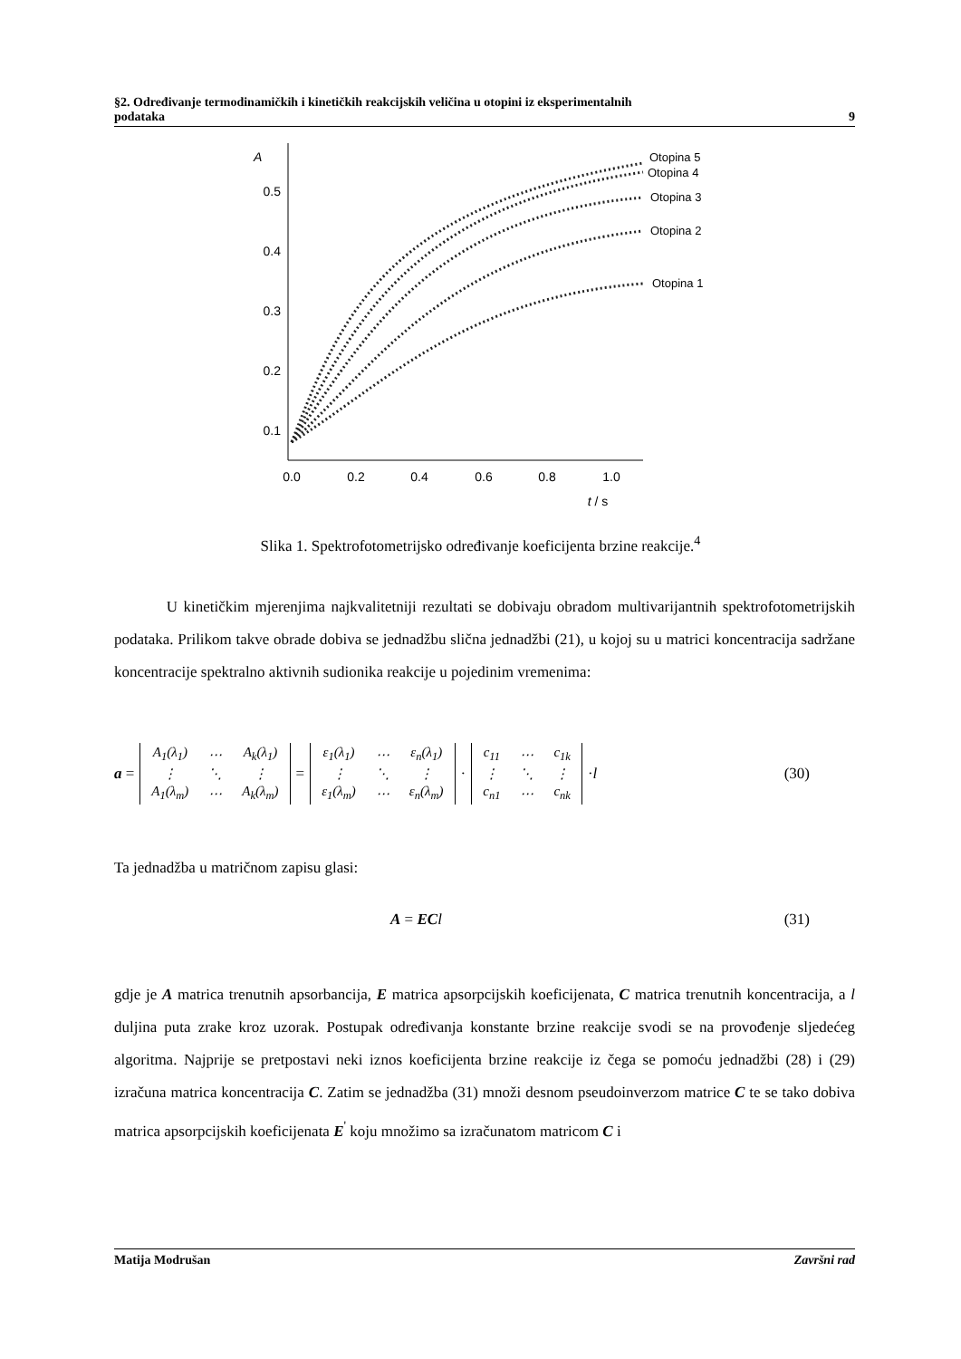§2. Određivanje termodinamičkih i kinetičkih reakcijskih veličina u otopini iz eksperimentalnih
podataka 9
A
0.5
0.4
0.3
0.2
0.1
0.0
0.2
0.4
0.6
0.8
1.0
t / s
Otopina 5
Otopina 4
Otopina 3
Otopina 2
Otopina 1
Slika 1. Spektrofotometrijsko određivanje koeficijenta brzine reakcije.<sup>4</sup>
U kinetičkim mjerenjima najkvalitetniji rezultati se dobivaju obradom multivarijantnih spektrofotometrijskih podataka. Prilikom takve obrade dobiva se jednadžbu slična jednadžbi (21), u kojoj su u matrici koncentracija sadržane koncentracije spektralno aktivnih sudionika reakcije u pojedinim vremenima:
a =
| A<sub>1</sub>(λ<sub>1</sub>) | ⋯ | A<sub>k</sub>(λ<sub>1</sub>) |
| ⋮ | ⋱ | ⋮ |
| A<sub>1</sub>(λ<sub>m</sub>) | ⋯ | A<sub>k</sub>(λ<sub>m</sub>) |
=
| ε<sub>1</sub>(λ<sub>1</sub>) | ⋯ | ε<sub>n</sub>(λ<sub>1</sub>) |
| ⋮ | ⋱ | ⋮ |
| ε<sub>1</sub>(λ<sub>m</sub>) | ⋯ | ε<sub>n</sub>(λ<sub>m</sub>) |
·
| c<sub>11</sub> | ⋯ | c<sub>1k</sub> |
| ⋮ | ⋱ | ⋮ |
| c<sub>n1</sub> | ⋯ | c<sub>nk</sub> |
· l (30)
Ta jednadžba u matričnom zapisu glasi:
A = EC l (31)
gdje je A matrica trenutnih apsorbancija, E matrica apsorpcijskih koeficijenata, C matrica trenutnih koncentracija, a l duljina puta zrake kroz uzorak. Postupak određivanja konstante brzine reakcije svodi se na provođenje sljedećeg algoritma. Najprije se pretpostavi neki iznos koeficijenta brzine reakcije iz čega se pomoću jednadžbi (28) i (29) izračuna matrica koncentracija C. Zatim se jednadžba (31) množi desnom pseudoinverzom matrice C te se tako dobiva matrica apsorpcijskih koeficijenata E<sup>'</sup> koju množimo sa izračunatom matricom C i
Matija Modrušan Završni rad